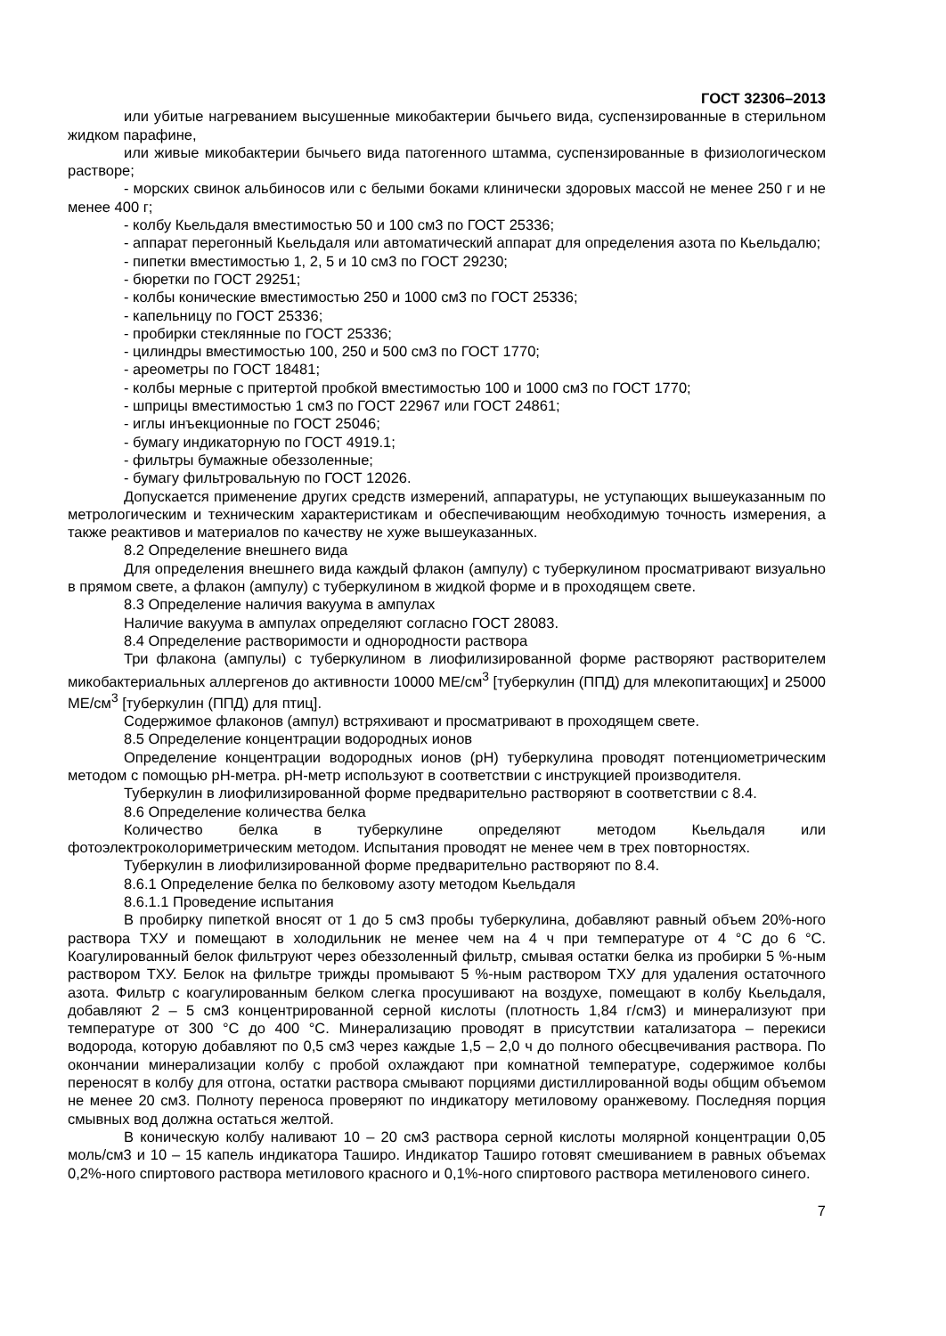ГОСТ 32306–2013
или убитые нагреванием высушенные микобактерии бычьего вида, суспензированные в стерильном жидком парафине,
или живые микобактерии бычьего вида патогенного штамма, суспензированные в физиологическом растворе;
- морских свинок альбиносов или с белыми боками клинически здоровых массой не менее 250 г и не менее 400 г;
- колбу Кьельдаля вместимостью 50 и 100 см3 по ГОСТ 25336;
- аппарат перегонный Кьельдаля или автоматический аппарат для определения азота по Кьельдалю;
- пипетки вместимостью 1, 2, 5 и 10 см3 по ГОСТ 29230;
- бюретки по ГОСТ 29251;
- колбы конические вместимостью 250 и 1000 см3 по ГОСТ 25336;
- капельницу по ГОСТ 25336;
- пробирки стеклянные по ГОСТ 25336;
- цилиндры вместимостью 100, 250 и 500 см3 по ГОСТ 1770;
- ареометры по ГОСТ 18481;
- колбы мерные с притертой пробкой вместимостью 100 и 1000 см3 по ГОСТ 1770;
- шприцы вместимостью 1 см3 по ГОСТ 22967 или ГОСТ 24861;
- иглы инъекционные по ГОСТ 25046;
- бумагу индикаторную по ГОСТ 4919.1;
- фильтры бумажные обеззоленные;
- бумагу фильтровальную по ГОСТ 12026.
Допускается применение других средств измерений, аппаратуры, не уступающих вышеуказанным по метрологическим и техническим характеристикам и обеспечивающим необходимую точность измерения, а также реактивов и материалов по качеству не хуже вышеуказанных.
8.2 Определение внешнего вида
Для определения внешнего вида каждый флакон (ампулу) с туберкулином просматривают визуально в прямом свете, а флакон (ампулу) с туберкулином в жидкой форме и в проходящем свете.
8.3 Определение наличия вакуума в ампулах
Наличие вакуума в ампулах определяют согласно ГОСТ 28083.
8.4 Определение растворимости и однородности раствора
Три флакона (ампулы) с туберкулином в лиофилизированной форме растворяют растворителем микобактериальных аллергенов до активности 10000 МЕ/см<sup>3</sup> [туберкулин (ППД) для млекопитающих] и 25000 МЕ/см<sup>3</sup> [туберкулин (ППД) для птиц].
Содержимое флаконов (ампул) встряхивают и просматривают в проходящем свете.
8.5 Определение концентрации водородных ионов
Определение концентрации водородных ионов (рН) туберкулина проводят потенциометрическим методом с помощью рН-метра. рН-метр используют в соответствии с инструкцией производителя.
Туберкулин в лиофилизированной форме предварительно растворяют в соответствии с 8.4.
8.6 Определение количества белка
Количество белка в туберкулине определяют методом Кьельдаля или фотоэлектроколориметрическим методом. Испытания проводят не менее чем в трех повторностях.
Туберкулин в лиофилизированной форме предварительно растворяют по 8.4.
8.6.1 Определение белка по белковому азоту методом Кьельдаля
8.6.1.1 Проведение испытания
В пробирку пипеткой вносят от 1 до 5 см3 пробы туберкулина, добавляют равный объем 20%-ного раствора ТХУ и помещают в холодильник не менее чем на 4 ч при температуре от 4 °С до 6 °С. Коагулированный белок фильтруют через обеззоленный фильтр, смывая остатки белка из пробирки 5 %-ным раствором ТХУ. Белок на фильтре трижды промывают 5 %-ным раствором ТХУ для удаления остаточного азота. Фильтр с коагулированным белком слегка просушивают на воздухе, помещают в колбу Кьельдаля, добавляют 2 – 5 см3 концентрированной серной кислоты (плотность 1,84 г/см3) и минерализуют при температуре от 300 °С до 400 °С. Минерализацию проводят в присутствии катализатора – перекиси водорода, которую добавляют по 0,5 см3 через каждые 1,5 – 2,0 ч до полного обесцвечивания раствора. По окончании минерализации колбу с пробой охлаждают при комнатной температуре, содержимое колбы переносят в колбу для отгона, остатки раствора смывают порциями дистиллированной воды общим объемом не менее 20 см3. Полноту переноса проверяют по индикатору метиловому оранжевому. Последняя порция смывных вод должна остаться желтой.
В коническую колбу наливают 10 – 20 см3 раствора серной кислоты молярной концентрации 0,05 моль/см3 и 10 – 15 капель индикатора Таширо. Индикатор Таширо готовят смешиванием в равных объемах 0,2%-ного спиртового раствора метилового красного и 0,1%-ного спиртового раствора метиленового синего.
7